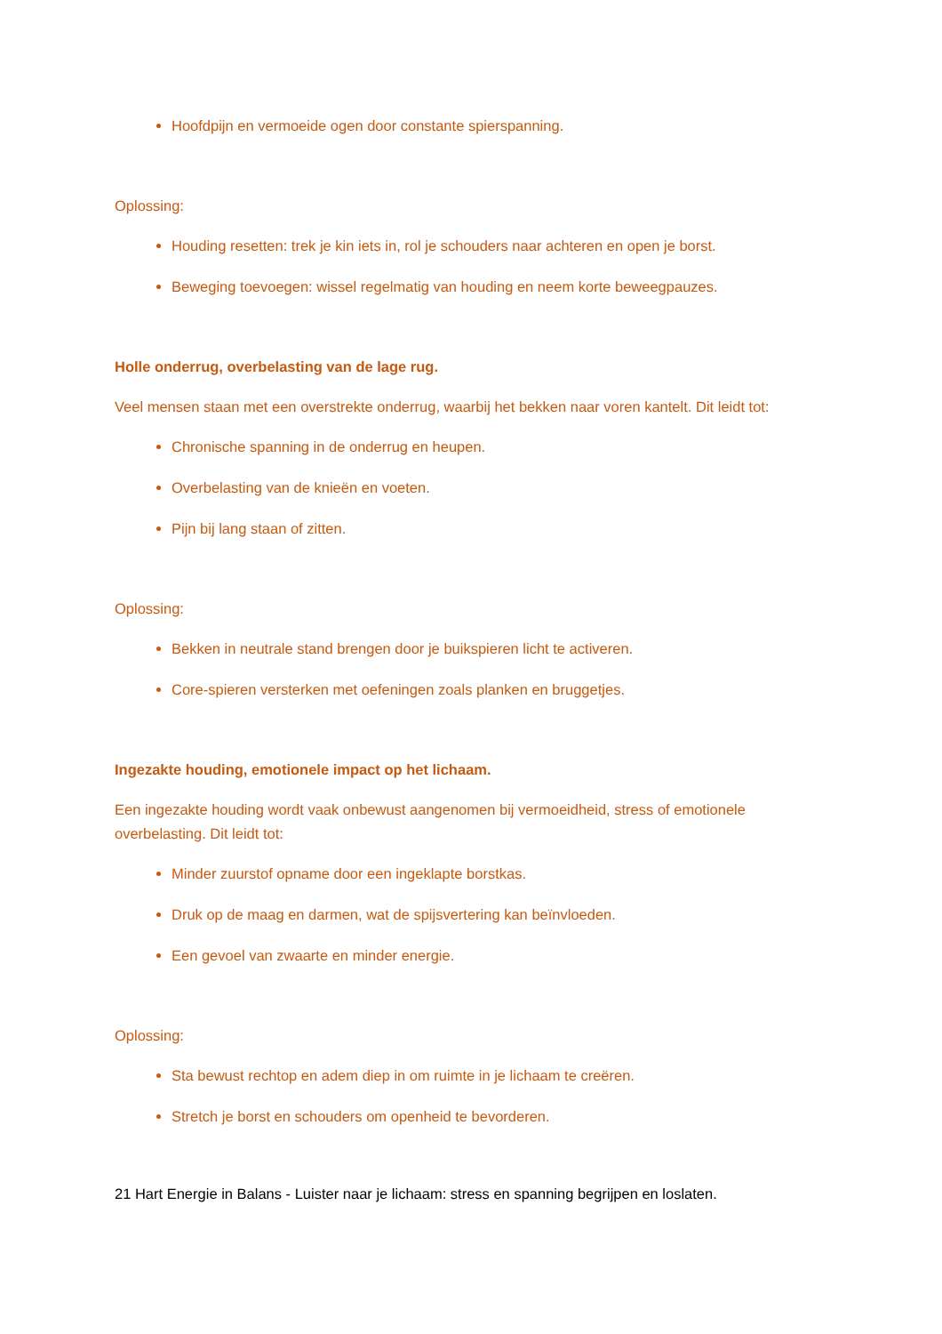Hoofdpijn en vermoeide ogen door constante spierspanning.
Oplossing:
Houding resetten: trek je kin iets in, rol je schouders naar achteren en open je borst.
Beweging toevoegen: wissel regelmatig van houding en neem korte beweegpauzes.
Holle onderrug, overbelasting van de lage rug.
Veel mensen staan met een overstrekte onderrug, waarbij het bekken naar voren kantelt. Dit leidt tot:
Chronische spanning in de onderrug en heupen.
Overbelasting van de knieën en voeten.
Pijn bij lang staan of zitten.
Oplossing:
Bekken in neutrale stand brengen door je buikspieren licht te activeren.
Core-spieren versterken met oefeningen zoals planken en bruggetjes.
Ingezakte houding, emotionele impact op het lichaam.
Een ingezakte houding wordt vaak onbewust aangenomen bij vermoeidheid, stress of emotionele overbelasting. Dit leidt tot:
Minder zuurstof opname door een ingeklapte borstkas.
Druk op de maag en darmen, wat de spijsvertering kan beïnvloeden.
Een gevoel van zwaarte en minder energie.
Oplossing:
Sta bewust rechtop en adem diep in om ruimte in je lichaam te creëren.
Stretch je borst en schouders om openheid te bevorderen.
21 Hart Energie in Balans - Luister naar je lichaam: stress en spanning begrijpen en loslaten.